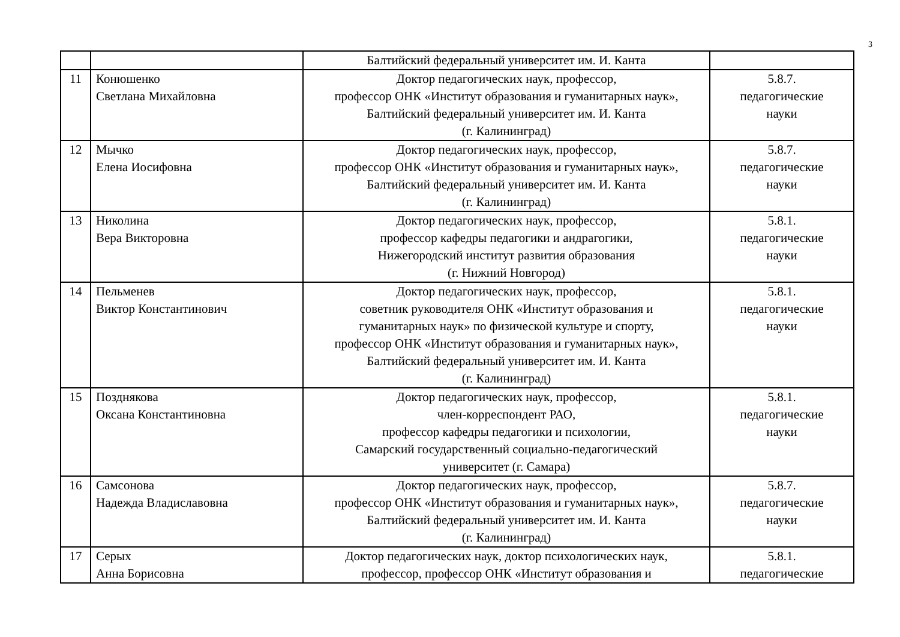3
| | | Балтийский федеральный университет им. И. Канта | |
| 11 | Конюшенко Светлана Михайловна | Доктор педагогических наук, профессор, профессор ОНК «Институт образования и гуманитарных наук», Балтийский федеральный университет им. И. Канта (г. Калининград) | 5.8.7. педагогические науки |
| 12 | Мычко Елена Иосифовна | Доктор педагогических наук, профессор, профессор ОНК «Институт образования и гуманитарных наук», Балтийский федеральный университет им. И. Канта (г. Калининград) | 5.8.7. педагогические науки |
| 13 | Николина Вера Викторовна | Доктор педагогических наук, профессор, профессор кафедры педагогики и андрагогики, Нижегородский институт развития образования (г. Нижний Новгород) | 5.8.1. педагогические науки |
| 14 | Пельменев Виктор Константинович | Доктор педагогических наук, профессор, советник руководителя ОНК «Институт образования и гуманитарных наук» по физической культуре и спорту, профессор ОНК «Институт образования и гуманитарных наук», Балтийский федеральный университет им. И. Канта (г. Калининград) | 5.8.1. педагогические науки |
| 15 | Позднякова Оксана Константиновна | Доктор педагогических наук, профессор, член-корреспондент РАО, профессор кафедры педагогики и психологии, Самарский государственный социально-педагогический университет (г. Самара) | 5.8.1. педагогические науки |
| 16 | Самсонова Надежда Владиславовна | Доктор педагогических наук, профессор, профессор ОНК «Институт образования и гуманитарных наук», Балтийский федеральный университет им. И. Канта (г. Калининград) | 5.8.7. педагогические науки |
| 17 | Серых Анна Борисовна | Доктор педагогических наук, доктор психологических наук, профессор, профессор ОНК «Институт образования и | 5.8.1. педагогические |